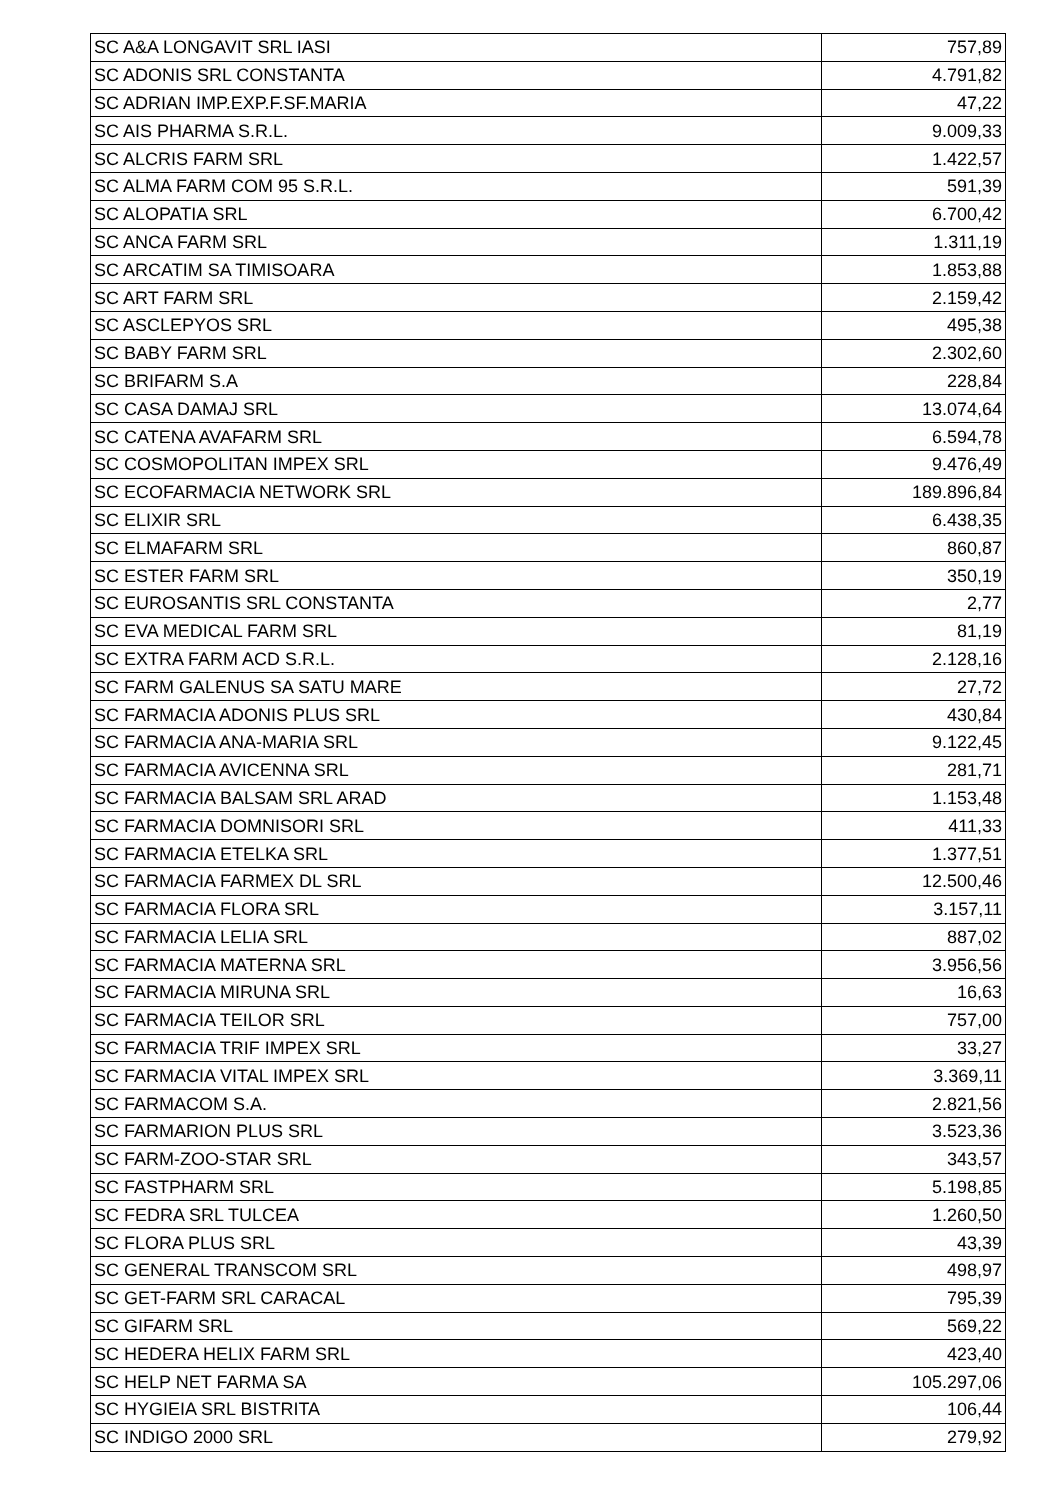| SC A&A LONGAVIT SRL IASI | 757,89 |
| SC ADONIS SRL CONSTANTA | 4.791,82 |
| SC ADRIAN IMP.EXP.F.SF.MARIA | 47,22 |
| SC AIS PHARMA S.R.L. | 9.009,33 |
| SC ALCRIS FARM SRL | 1.422,57 |
| SC ALMA FARM COM 95 S.R.L. | 591,39 |
| SC ALOPATIA SRL | 6.700,42 |
| SC ANCA FARM SRL | 1.311,19 |
| SC ARCATIM SA TIMISOARA | 1.853,88 |
| SC ART FARM SRL | 2.159,42 |
| SC ASCLEPYOS SRL | 495,38 |
| SC BABY FARM SRL | 2.302,60 |
| SC BRIFARM S.A | 228,84 |
| SC CASA DAMAJ SRL | 13.074,64 |
| SC CATENA AVAFARM SRL | 6.594,78 |
| SC COSMOPOLITAN IMPEX SRL | 9.476,49 |
| SC ECOFARMACIA NETWORK SRL | 189.896,84 |
| SC ELIXIR SRL | 6.438,35 |
| SC ELMAFARM SRL | 860,87 |
| SC ESTER FARM SRL | 350,19 |
| SC EUROSANTIS SRL CONSTANTA | 2,77 |
| SC EVA MEDICAL FARM SRL | 81,19 |
| SC EXTRA FARM ACD S.R.L. | 2.128,16 |
| SC FARM GALENUS SA SATU MARE | 27,72 |
| SC FARMACIA ADONIS PLUS SRL | 430,84 |
| SC FARMACIA ANA-MARIA SRL | 9.122,45 |
| SC FARMACIA AVICENNA SRL | 281,71 |
| SC FARMACIA BALSAM SRL ARAD | 1.153,48 |
| SC FARMACIA DOMNISORI SRL | 411,33 |
| SC FARMACIA ETELKA SRL | 1.377,51 |
| SC FARMACIA FARMEX DL SRL | 12.500,46 |
| SC FARMACIA FLORA SRL | 3.157,11 |
| SC FARMACIA LELIA SRL | 887,02 |
| SC FARMACIA MATERNA SRL | 3.956,56 |
| SC FARMACIA MIRUNA SRL | 16,63 |
| SC FARMACIA TEILOR SRL | 757,00 |
| SC FARMACIA TRIF IMPEX SRL | 33,27 |
| SC FARMACIA VITAL IMPEX SRL | 3.369,11 |
| SC FARMACOM S.A. | 2.821,56 |
| SC FARMARION PLUS SRL | 3.523,36 |
| SC FARM-ZOO-STAR SRL | 343,57 |
| SC FASTPHARM SRL | 5.198,85 |
| SC FEDRA SRL TULCEA | 1.260,50 |
| SC FLORA PLUS SRL | 43,39 |
| SC GENERAL TRANSCOM SRL | 498,97 |
| SC GET-FARM SRL CARACAL | 795,39 |
| SC GIFARM SRL | 569,22 |
| SC HEDERA HELIX FARM SRL | 423,40 |
| SC HELP NET FARMA SA | 105.297,06 |
| SC HYGIEIA SRL BISTRITA | 106,44 |
| SC INDIGO 2000 SRL | 279,92 |